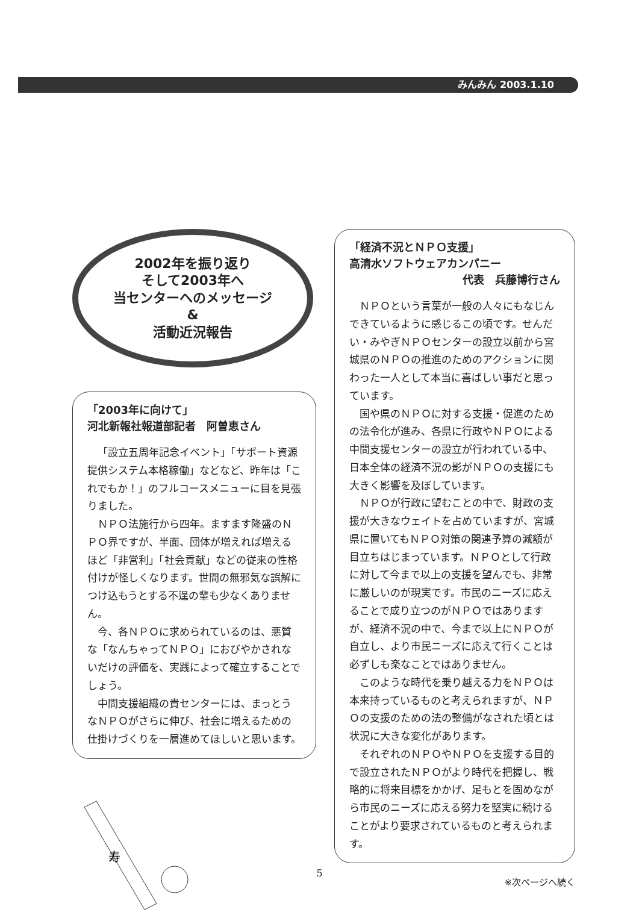みんみん 2003.1.10
2002年を振り返り
そして2003年へ
当センターへのメッセージ
&
活動近況報告
「2003年に向けて」
河北新報社報道部記者　阿曽恵さん
「設立五周年記念イベント」「サポート資源提供システム本格稼働」などなど、昨年は「これでもか！」のフルコースメニューに目を見張りました。
ＮＰＯ法施行から四年。ますます隆盛のＮＰＯ界ですが、半面、団体が増えれば増えるほど「非営利」「社会貢献」などの従来の性格付けが怪しくなります。世間の無邪気な誤解につけ込もうとする不逞の輩も少なくありません。
今、各ＮＰＯに求められているのは、悪質な「なんちゃってＮＰＯ」におびやかされないだけの評価を、実践によって確立することでしょう。
中間支援組織の貴センターには、まっとうなＮＰＯがさらに伸び、社会に増えるための仕掛けづくりを一層進めてほしいと思います。
寿
「経済不況とＮＰＯ支援」
高清水ソフトウェアカンパニー
代表　兵藤博行さん
ＮＰＯという言葉が一般の人々にもなじんできているように感じるこの頃です。せんだい・みやぎＮＰＯセンターの設立以前から宮城県のＮＰＯの推進のためのアクションに関わった一人として本当に喜ばしい事だと思っています。
国や県のＮＰＯに対する支援・促進のための法令化が進み、各県に行政やＮＰＯによる中間支援センターの設立が行われている中、日本全体の経済不況の影がＮＰＯの支援にも大きく影響を及ぼしています。
ＮＰＯが行政に望むことの中で、財政の支援が大きなウェイトを占めていますが、宮城県に置いてもＮＰＯ対策の関連予算の減額が目立ちはじまっています。ＮＰＯとして行政に対して今まで以上の支援を望んでも、非常に厳しいのが現実です。市民のニーズに応えることで成り立つのがＮＰＯではありますが、経済不況の中で、今まで以上にＮＰＯが自立し、より市民ニーズに応えて行くことは必ずしも楽なことではありません。
このような時代を乗り越える力をＮＰＯは本来持っているものと考えられますが、ＮＰＯの支援のための法の整備がなされた頃とは状況に大きな変化があります。
それぞれのＮＰＯやＮＰＯを支援する目的で設立されたＮＰＯがより時代を把握し、戦略的に将来目標をかかげ、足もとを固めながら市民のニーズに応える努力を堅実に続けることがより要求されているものと考えられます。
※次ページへ続く
5